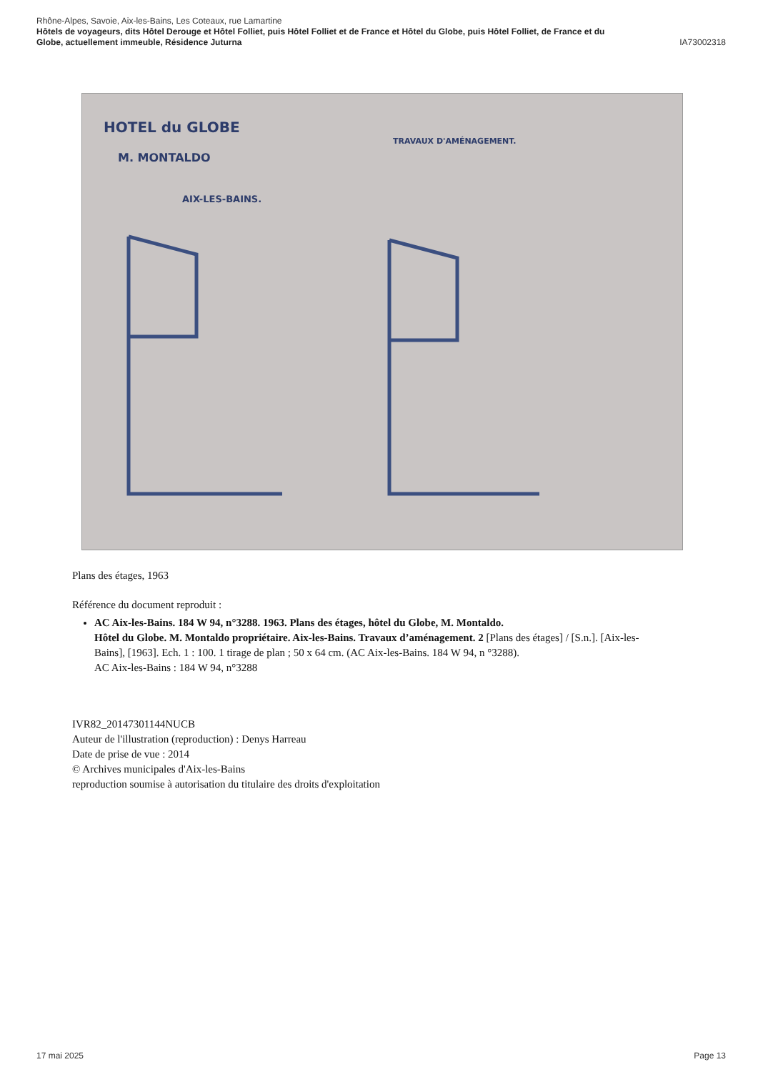Rhône-Alpes, Savoie, Aix-les-Bains, Les Coteaux, rue Lamartine
Hôtels de voyageurs, dits Hôtel Derouge et Hôtel Folliet, puis Hôtel Folliet et de France et Hôtel du Globe, puis Hôtel Folliet, de France et du
Globe, actuellement immeuble, Résidence Juturna IA73002318
HOTEL du GLOBE
M. MONTALDO
AIX-LES-BAINS.
TRAVAUX D'AMÉNAGEMENT.
Plans des étages, 1963
Référence du document reproduit :
AC Aix-les-Bains. 184 W 94, n°3288. 1963. Plans des étages, hôtel du Globe, M. Montaldo.
Hôtel du Globe. M. Montaldo propriétaire. Aix-les-Bains. Travaux d’aménagement. 2 [Plans des étages] / [S.n.]. [Aix-les-Bains], [1963]. Ech. 1 : 100. 1 tirage de plan ; 50 x 64 cm. (AC Aix-les-Bains. 184 W 94, n °3288).
AC Aix-les-Bains : 184 W 94, n°3288
IVR82_20147301144NUCB
Auteur de l'illustration (reproduction) : Denys Harreau
Date de prise de vue : 2014
© Archives municipales d'Aix-les-Bains
reproduction soumise à autorisation du titulaire des droits d'exploitation
17 mai 2025 Page 13